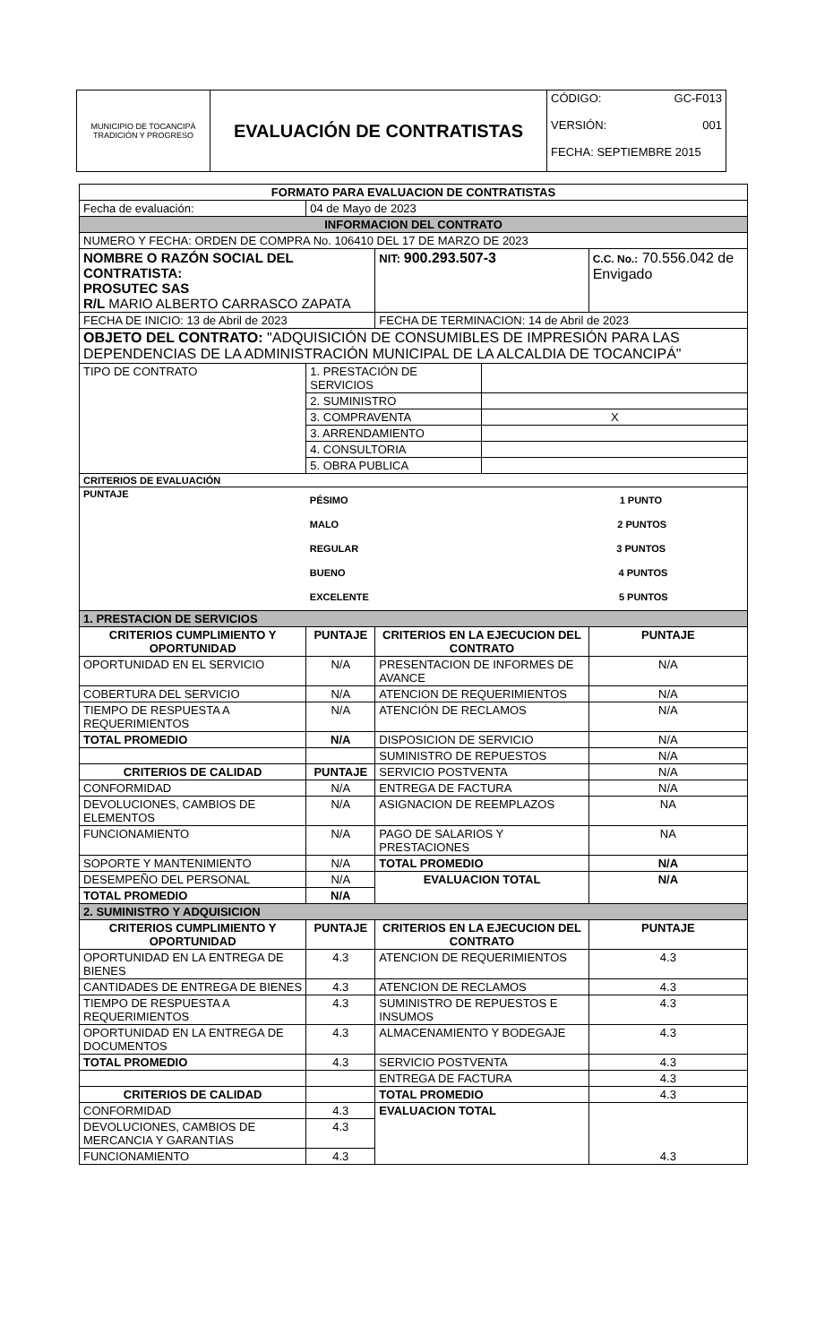| MUNICIPIO DE TOCANCIPÁ TRADICIÓN Y PROGRESO | EVALUACIÓN DE CONTRATISTAS | CÓDIGO: GC-F013 |
| | | VERSIÓN: 001 |
| | | FECHA: SEPTIEMBRE 2015 |
| FORMATO PARA EVALUACION DE CONTRATISTAS | | | | | |
| Fecha de evaluación: | | 04 de Mayo de 2023 | | | |
| INFORMACION DEL CONTRATO | | | | | |
| NUMERO Y FECHA: ORDEN DE COMPRA No. 106410 DEL 17 DE MARZO DE 2023 | | | | | |
| NOMBRE O RAZÓN SOCIAL DEL CONTRATISTA: PROSUTEC SAS R/L MARIO ALBERTO CARRASCO ZAPATA | | | NIT: 900.293.507-3 | | C.C. No.: 70.556.042 de Envigado |
| FECHA DE INICIO: 13 de Abril de 2023 | | | FECHA DE TERMINACION: 14 de Abril de 2023 | | |
| OBJETO DEL CONTRATO: "ADQUISICIÓN DE CONSUMIBLES DE IMPRESIÓN PARA LAS DEPENDENCIAS DE LA ADMINISTRACIÓN MUNICIPAL DE LA ALCALDIA DE TOCANCIPÁ" | | | | | |
| TIPO DE CONTRATO | 1. PRESTACIÓN DE SERVICIOS | | | | |
| | 2. SUMINISTRO | | | | |
| | 3. COMPRAVENTA | | | X | |
| | 3. ARRENDAMIENTO | | | | |
| | 4. CONSULTORIA | | | | |
| | 5. OBRA PUBLICA | | | | |
| CRITERIOS DE EVALUACIÓN | | | | | |
| PUNTAJE | PÉSIMO 1 PUNTO MALO 2 PUNTOS REGULAR 3 PUNTOS BUENO 4 PUNTOS EXCELENTE 5 PUNTOS | | | | |
| 1. PRESTACION DE SERVICIOS | | | | | |
| CRITERIOS CUMPLIMIENTO Y OPORTUNIDAD | | PUNTAJE | CRITERIOS EN LA EJECUCION DEL CONTRATO | | PUNTAJE |
| OPORTUNIDAD EN EL SERVICIO | | N/A | PRESENTACION DE INFORMES DE AVANCE | | N/A |
| COBERTURA DEL SERVICIO | | N/A | ATENCION DE REQUERIMIENTOS | | N/A |
| TIEMPO DE RESPUESTA A REQUERIMIENTOS | | N/A | ATENCIÓN DE RECLAMOS | | N/A |
| TOTAL PROMEDIO | | N/A | DISPOSICION DE SERVICIO | | N/A |
| | | | SUMINISTRO DE REPUESTOS | | N/A |
| CRITERIOS DE CALIDAD | | PUNTAJE | SERVICIO POSTVENTA | | N/A |
| CONFORMIDAD | | N/A | ENTREGA DE FACTURA | | N/A |
| DEVOLUCIONES, CAMBIOS DE ELEMENTOS | | N/A | ASIGNACION DE REEMPLAZOS | | NA |
| FUNCIONAMIENTO | | N/A | PAGO DE SALARIOS Y PRESTACIONES | | NA |
| SOPORTE Y MANTENIMIENTO | | N/A | TOTAL PROMEDIO | | N/A |
| DESEMPEÑO DEL PERSONAL | | N/A | EVALUACION TOTAL | | N/A |
| TOTAL PROMEDIO | | N/A | | | |
| 2. SUMINISTRO Y ADQUISICION | | | | | |
| CRITERIOS CUMPLIMIENTO Y OPORTUNIDAD | | PUNTAJE | CRITERIOS EN LA EJECUCION DEL CONTRATO | | PUNTAJE |
| OPORTUNIDAD EN LA ENTREGA DE BIENES | | 4.3 | ATENCION DE REQUERIMIENTOS | | 4.3 |
| CANTIDADES DE ENTREGA DE BIENES | | 4.3 | ATENCION DE RECLAMOS | | 4.3 |
| TIEMPO DE RESPUESTA A REQUERIMIENTOS | | 4.3 | SUMINISTRO DE REPUESTOS E INSUMOS | | 4.3 |
| OPORTUNIDAD EN LA ENTREGA DE DOCUMENTOS | | 4.3 | ALMACENAMIENTO Y BODEGAJE | | 4.3 |
| TOTAL PROMEDIO | | 4.3 | SERVICIO POSTVENTA | | 4.3 |
| | | | ENTREGA DE FACTURA | | 4.3 |
| CRITERIOS DE CALIDAD | | | TOTAL PROMEDIO | | 4.3 |
| CONFORMIDAD | | 4.3 | EVALUACION TOTAL | | 4.3 |
| DEVOLUCIONES, CAMBIOS DE MERCANCIA Y GARANTIAS | | 4.3 | | | |
| FUNCIONAMIENTO | | 4.3 | | | |